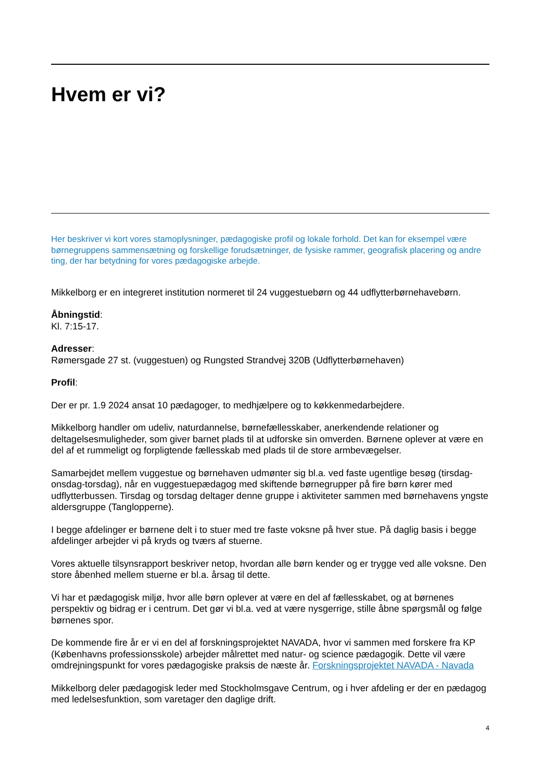Hvem er vi?
Her beskriver vi kort vores stamoplysninger, pædagogiske profil og lokale forhold. Det kan for eksempel være børnegruppens sammensætning og forskellige forudsætninger, de fysiske rammer, geografisk placering og andre ting, der har betydning for vores pædagogiske arbejde.
Mikkelborg er en integreret institution normeret til 24 vuggestuebørn og 44 udflytterbørnehavebørn.
Åbningstid:
Kl. 7:15-17.
Adresser:
Rømersgade 27 st. (vuggestuen) og Rungsted Strandvej 320B (Udflytterbørnehaven)
Profil:
Der er pr. 1.9 2024 ansat 10 pædagoger, to medhjælpere og to køkkenmedarbejdere.
Mikkelborg handler om udeliv, naturdannelse, børnefællesskaber, anerkendende relationer og deltagelsesmuligheder, som giver barnet plads til at udforske sin omverden. Børnene oplever at være en del af et rummeligt og forpligtende fællesskab med plads til de store armbevægelser.
Samarbejdet mellem vuggestue og børnehaven udmønter sig bl.a. ved faste ugentlige besøg (tirsdag-onsdag-torsdag), når en vuggestuepædagog med skiftende børnegrupper på fire børn kører med udflytterbussen. Tirsdag og torsdag deltager denne gruppe i aktiviteter sammen med børnehavens yngste aldersgruppe (Tanglopperne).
I begge afdelinger er børnene delt i to stuer med tre faste voksne på hver stue. På daglig basis i begge afdelinger arbejder vi på kryds og tværs af stuerne.
Vores aktuelle tilsynsrapport beskriver netop, hvordan alle børn kender og er trygge ved alle voksne. Den store åbenhed mellem stuerne er bl.a. årsag til dette.
Vi har et pædagogisk miljø, hvor alle børn oplever at være en del af fællesskabet, og at børnenes perspektiv og bidrag er i centrum. Det gør vi bl.a. ved at være nysgerrige, stille åbne spørgsmål og følge børnenes spor.
De kommende fire år er vi en del af forskningsprojektet NAVADA, hvor vi sammen med forskere fra KP (Københavns professionsskole) arbejder målrettet med natur- og science pædagogik. Dette vil være omdrejningspunkt for vores pædagogiske praksis de næste år. Forskningsprojektet NAVADA - Navada
Mikkelborg deler pædagogisk leder med Stockholmsgave Centrum, og i hver afdeling er der en pædagog med ledelsesfunktion, som varetager den daglige drift.
4